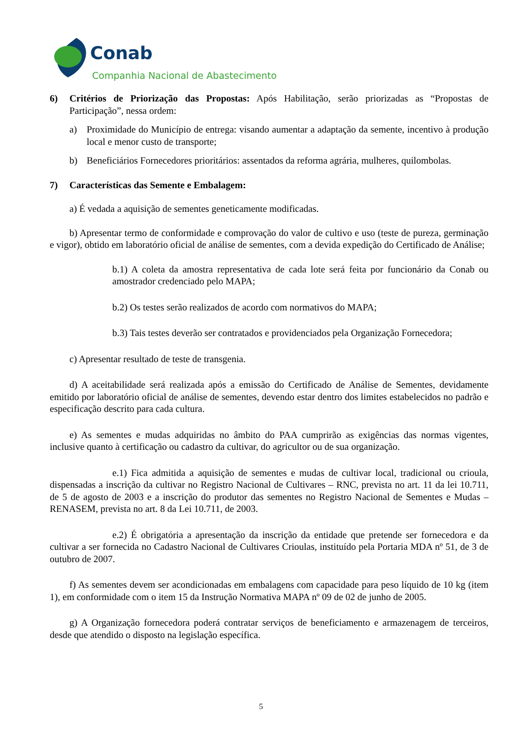Conab
Companhia Nacional de Abastecimento
6) Critérios de Priorização das Propostas: Após Habilitação, serão priorizadas as “Propostas de Participação”, nessa ordem:
a) Proximidade do Município de entrega: visando aumentar a adaptação da semente, incentivo à produção local e menor custo de transporte;
b) Beneficiários Fornecedores prioritários: assentados da reforma agrária, mulheres, quilombolas.
7) Características das Semente e Embalagem:
a) É vedada a aquisição de sementes geneticamente modificadas.
b) Apresentar termo de conformidade e comprovação do valor de cultivo e uso (teste de pureza, germinação e vigor), obtido em laboratório oficial de análise de sementes, com a devida expedição do Certificado de Análise;
b.1) A coleta da amostra representativa de cada lote será feita por funcionário da Conab ou amostrador credenciado pelo MAPA;
b.2) Os testes serão realizados de acordo com normativos do MAPA;
b.3) Tais testes deverão ser contratados e providenciados pela Organização Fornecedora;
c) Apresentar resultado de teste de transgenia.
d) A aceitabilidade será realizada após a emissão do Certificado de Análise de Sementes, devidamente emitido por laboratório oficial de análise de sementes, devendo estar dentro dos limites estabelecidos no padrão e especificação descrito para cada cultura.
e) As sementes e mudas adquiridas no âmbito do PAA cumprirão as exigências das normas vigentes, inclusive quanto à certificação ou cadastro da cultivar, do agricultor ou de sua organização.
e.1) Fica admitida a aquisição de sementes e mudas de cultivar local, tradicional ou crioula, dispensadas a inscrição da cultivar no Registro Nacional de Cultivares – RNC, prevista no art. 11 da lei 10.711, de 5 de agosto de 2003 e a inscrição do produtor das sementes no Registro Nacional de Sementes e Mudas – RENASEM, prevista no art. 8 da Lei 10.711, de 2003.
e.2) É obrigatória a apresentação da inscrição da entidade que pretende ser fornecedora e da cultivar a ser fornecida no Cadastro Nacional de Cultivares Crioulas, instituído pela Portaria MDA nº 51, de 3 de outubro de 2007.
f) As sementes devem ser acondicionadas em embalagens com capacidade para peso líquido de 10 kg (item 1), em conformidade com o item 15 da Instrução Normativa MAPA nº 09 de 02 de junho de 2005.
g) A Organização fornecedora poderá contratar serviços de beneficiamento e armazenagem de terceiros, desde que atendido o disposto na legislação específica.
5